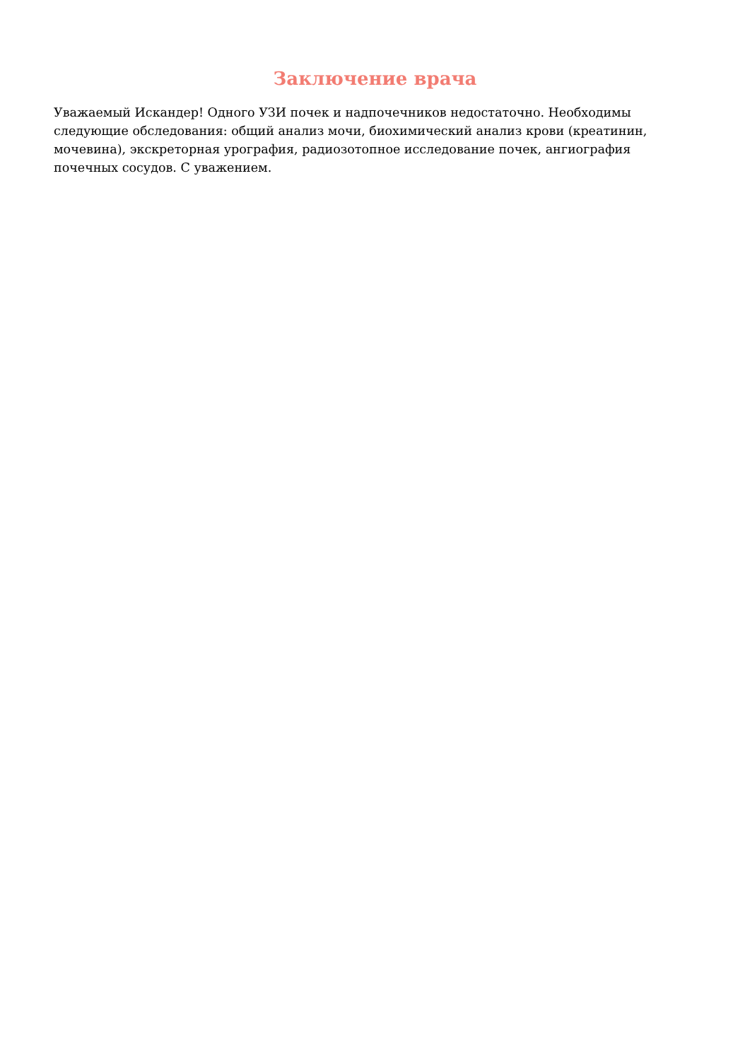Заключение врача
Уважаемый Искандер! Одного УЗИ почек и надпочечников недостаточно. Необходимы следующие обследования: общий анализ мочи, биохимический анализ крови (креатинин, мочевина), экскреторная урография, радиозотопное исследование почек, ангиография почечных сосудов. С уважением.